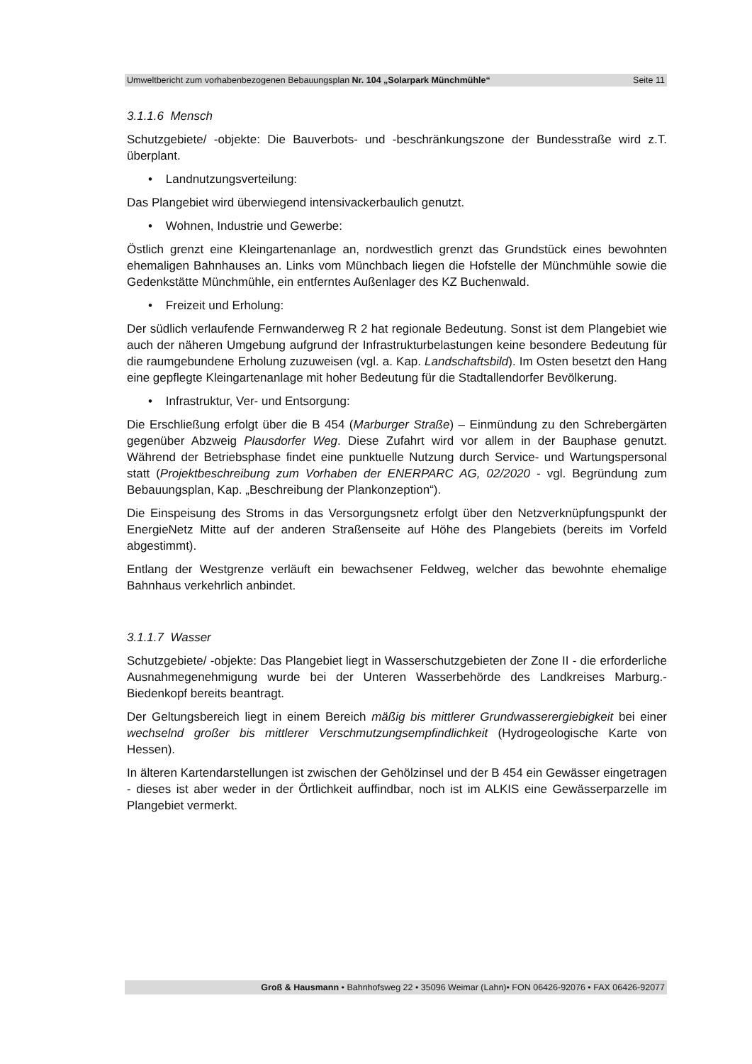Umweltbericht zum vorhabenbezogenen Bebauungsplan Nr. 104 „Solarpark Münchmühle“Seite 11
3.1.1.6 Mensch
Schutzgebiete/ -objekte: Die Bauverbots- und -beschränkungszone der Bundesstraße wird z.T. überplant.
• Landnutzungsverteilung:
Das Plangebiet wird überwiegend intensivackerbaulich genutzt.
• Wohnen, Industrie und Gewerbe:
Östlich grenzt eine Kleingartenanlage an, nordwestlich grenzt das Grundstück eines bewohnten ehemaligen Bahnhauses an. Links vom Münchbach liegen die Hofstelle der Münchmühle sowie die Gedenkstätte Münchmühle, ein entferntes Außenlager des KZ Buchenwald.
• Freizeit und Erholung:
Der südlich verlaufende Fernwanderweg R 2 hat regionale Bedeutung. Sonst ist dem Plangebiet wie auch der näheren Umgebung aufgrund der Infrastrukturbelastungen keine besondere Bedeutung für die raumgebundene Erholung zuzuweisen (vgl. a. Kap. Landschaftsbild). Im Osten besetzt den Hang eine gepflegte Kleingartenanlage mit hoher Bedeutung für die Stadtallendorfer Bevölkerung.
• Infrastruktur, Ver- und Entsorgung:
Die Erschließung erfolgt über die B 454 (Marburger Straße) – Einmündung zu den Schrebergärten gegenüber Abzweig Plausdorfer Weg. Diese Zufahrt wird vor allem in der Bauphase genutzt. Während der Betriebsphase findet eine punktuelle Nutzung durch Service- und Wartungspersonal statt (Projektbeschreibung zum Vorhaben der ENERPARC AG, 02/2020 - vgl. Begründung zum Bebauungsplan, Kap. „Beschreibung der Plankonzeption“).
Die Einspeisung des Stroms in das Versorgungsnetz erfolgt über den Netzverknüpfungspunkt der EnergieNetz Mitte auf der anderen Straßenseite auf Höhe des Plangebiets (bereits im Vorfeld abgestimmt).
Entlang der Westgrenze verläuft ein bewachsener Feldweg, welcher das bewohnte ehemalige Bahnhaus verkehrlich anbindet.
3.1.1.7 Wasser
Schutzgebiete/ -objekte: Das Plangebiet liegt in Wasserschutzgebieten der Zone II - die erforderliche Ausnahmegenehmigung wurde bei der Unteren Wasserbehörde des Landkreises Marburg.-Biedenkopf bereits beantragt.
Der Geltungsbereich liegt in einem Bereich mäßig bis mittlerer Grundwasserergiebigkeit bei einer wechselnd großer bis mittlerer Verschmutzungsempfindlichkeit (Hydrogeologische Karte von Hessen).
In älteren Kartendarstellungen ist zwischen der Gehölzinsel und der B 454 ein Gewässer eingetragen - dieses ist aber weder in der Örtlichkeit auffindbar, noch ist im ALKIS eine Gewässerparzelle im Plangebiet vermerkt.
Groß & Hausmann • Bahnhofsweg 22 • 35096 Weimar (Lahn)• FON 06426-92076 • FAX 06426-92077